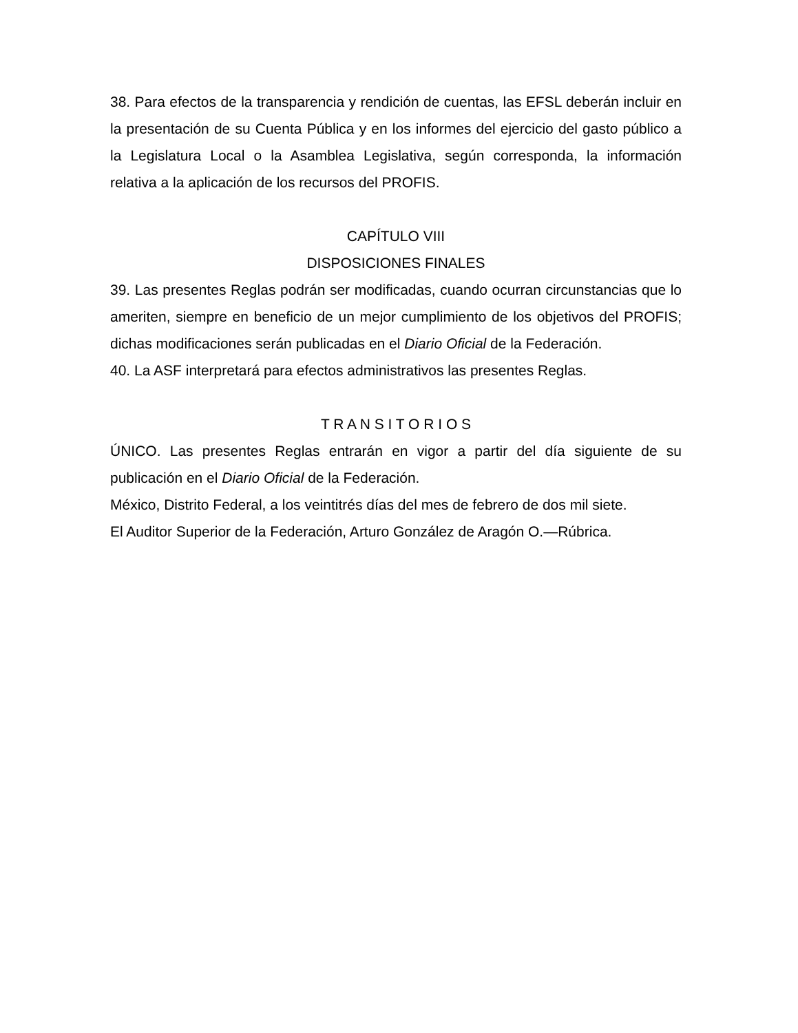38. Para efectos de la transparencia y rendición de cuentas, las EFSL deberán incluir en la presentación de su Cuenta Pública y en los informes del ejercicio del gasto público a la Legislatura Local o la Asamblea Legislativa, según corresponda, la información relativa a la aplicación de los recursos del PROFIS.
CAPÍTULO VIII
DISPOSICIONES FINALES
39. Las presentes Reglas podrán ser modificadas, cuando ocurran circunstancias que lo ameriten, siempre en beneficio de un mejor cumplimiento de los objetivos del PROFIS; dichas modificaciones serán publicadas en el Diario Oficial de la Federación.
40. La ASF interpretará para efectos administrativos las presentes Reglas.
T R A N S I T O R I O S
ÚNICO. Las presentes Reglas entrarán en vigor a partir del día siguiente de su publicación en el Diario Oficial de la Federación.
México, Distrito Federal, a los veintitrés días del mes de febrero de dos mil siete.
El Auditor Superior de la Federación, Arturo González de Aragón O.—Rúbrica.